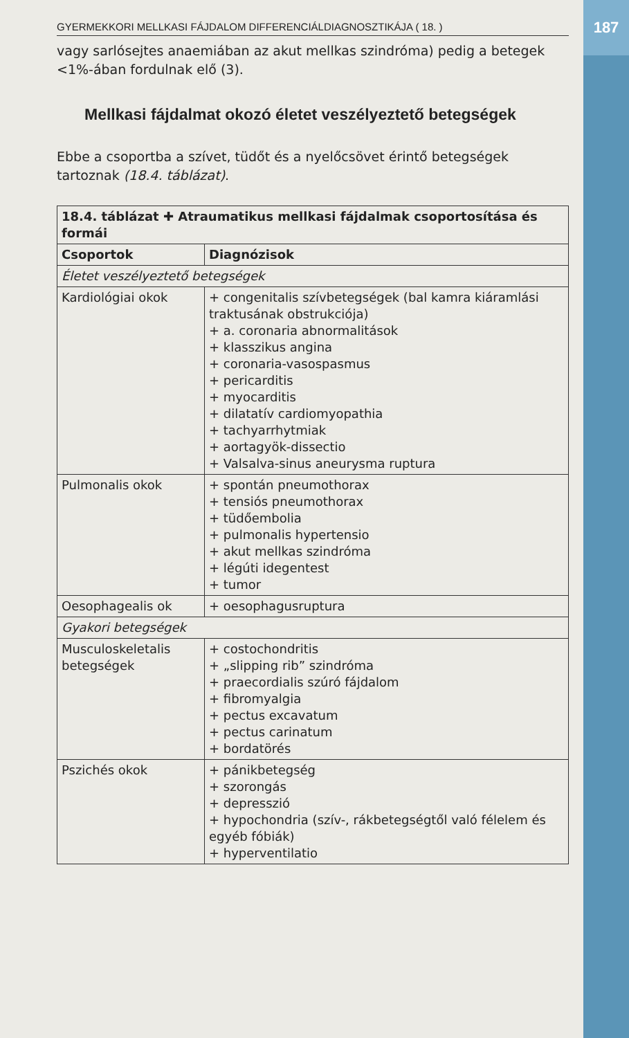187
GYERMEKKORI MELLKASI FÁJDALOM DIFFERENCIÁLDIAGNOSZTIKÁJA ( 18. )
vagy sarlósejtes anaemiában az akut mellkas szindróma) pedig a betegek <1%-ában fordulnak elő (3).
Mellkasi fájdalmat okozó életet veszélyeztető betegségek
Ebbe a csoportba a szívet, tüdőt és a nyelőcsövet érintő betegségek tartoznak (18.4. táblázat).
| 18.4. táblázat ✚ Atraumatikus mellkasi fájdalmak csoportosítása és formái | |
| --- | --- |
| Csoportok | Diagnózisok |
| Életet veszélyeztető betegségek | |
| Kardiológiai okok | + congenitalis szívbetegségek (bal kamra kiáramlási traktusának obstrukciója) + a. coronaria abnormalitások + klasszikus angina + coronaria-vasospasmus + pericarditis + myocarditis + dilatatív cardiomyopathia + tachyarrhytmiak + aortagyök-dissectio + Valsalva-sinus aneurysma ruptura |
| Pulmonalis okok | + spontán pneumothorax + tensiós pneumothorax + tüdőembolia + pulmonalis hypertensio + akut mellkas szindróma + légúti idegentest + tumor |
| Oesophagealis ok | + oesophagusruptura |
| Gyakori betegségek | |
| Musculoskeletalis betegségek | + costochondritis + „slipping rib” szindróma + praecordialis szúró fájdalom + fibromyalgia + pectus excavatum + pectus carinatum + bordatörés |
| Pszichés okok | + pánikbetegség + szorongás + depresszió + hypochondria (szív-, rákbetegségtől való félelem és egyéb fóbiák) + hyperventilatio |